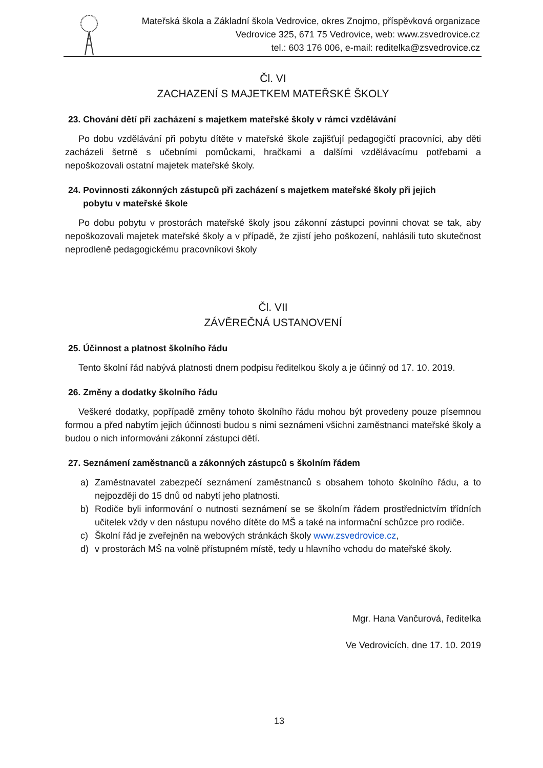Mateřská škola a Základní škola Vedrovice, okres Znojmo, příspěvková organizace
Vedrovice 325, 671 75 Vedrovice, web: www.zsvedrovice.cz
tel.: 603 176 006, e-mail: reditelka@zsvedrovice.cz
Čl. VI
ZACHAZENÍ S MAJETKEM MATEŘSKÉ ŠKOLY
23. Chování dětí při zacházení s majetkem mateřské školy v rámci vzdělávání
Po dobu vzdělávání při pobytu dítěte v mateřské škole zajišťují pedagogičtí pracovníci, aby děti zacházeli šetrně s učebními pomůckami, hračkami a dalšími vzdělávacímu potřebami a nepoškozovali ostatní majetek mateřské školy.
24. Povinnosti zákonných zástupců při zacházení s majetkem mateřské školy při jejich
pobytu v mateřské škole
Po dobu pobytu v prostorách mateřské školy jsou zákonní zástupci povinni chovat se tak, aby nepoškozovali majetek mateřské školy a v případě, že zjistí jeho poškození, nahlásili tuto skutečnost neprodleně pedagogickému pracovníkovi školy
Čl. VII
ZÁVĚREČNÁ USTANOVENÍ
25. Účinnost a platnost školního řádu
Tento školní řád nabývá platnosti dnem podpisu ředitelkou školy a je účinný od 17. 10. 2019.
26. Změny a dodatky školního řádu
Veškeré dodatky, popřípadě změny tohoto školního řádu mohou být provedeny pouze písemnou formou a před nabytím jejich účinnosti budou s nimi seznámeni všichni zaměstnanci mateřské školy a budou o nich informováni zákonní zástupci dětí.
27. Seznámení zaměstnanců a zákonných zástupců s školním řádem
a) Zaměstnavatel zabezpečí seznámení zaměstnanců s obsahem tohoto školního řádu, a to nejpozději do 15 dnů od nabytí jeho platnosti.
b) Rodiče byli informování o nutnosti seznámení se se školním řádem prostřednictvím třídních učitelek vždy v den nástupu nového dítěte do MŠ a také na informační schůzce pro rodiče.
c) Školní řád je zveřejněn na webových stránkách školy www.zsvedrovice.cz,
d) v prostorách MŠ na volně přístupném místě, tedy u hlavního vchodu do mateřské školy.
Mgr. Hana Vančurová, ředitelka
Ve Vedrovicích, dne 17. 10. 2019
13